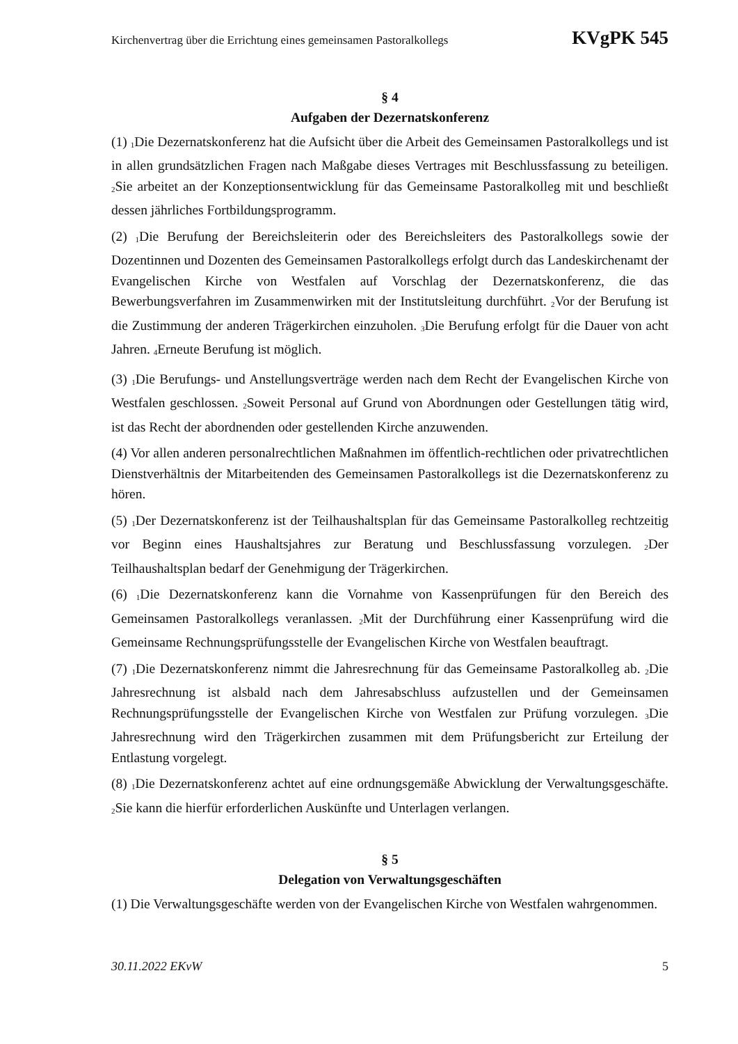Kirchenvertrag über die Errichtung eines gemeinsamen Pastoralkollegs KVgPK 545
§ 4
Aufgaben der Dezernatskonferenz
(1) <sub>1</sub>Die Dezernatskonferenz hat die Aufsicht über die Arbeit des Gemeinsamen Pastoralkollegs und ist in allen grundsätzlichen Fragen nach Maßgabe dieses Vertrages mit Beschlussfassung zu beteiligen. <sub>2</sub>Sie arbeitet an der Konzeptionsentwicklung für das Gemeinsame Pastoralkolleg mit und beschließt dessen jährliches Fortbildungsprogramm.
(2) <sub>1</sub>Die Berufung der Bereichsleiterin oder des Bereichsleiters des Pastoralkollegs sowie der Dozentinnen und Dozenten des Gemeinsamen Pastoralkollegs erfolgt durch das Landeskirchenamt der Evangelischen Kirche von Westfalen auf Vorschlag der Dezernatskonferenz, die das Bewerbungsverfahren im Zusammenwirken mit der Institutsleitung durchführt. <sub>2</sub>Vor der Berufung ist die Zustimmung der anderen Trägerkirchen einzuholen. <sub>3</sub>Die Berufung erfolgt für die Dauer von acht Jahren. <sub>4</sub>Erneute Berufung ist möglich.
(3) <sub>1</sub>Die Berufungs- und Anstellungsverträge werden nach dem Recht der Evangelischen Kirche von Westfalen geschlossen. <sub>2</sub>Soweit Personal auf Grund von Abordnungen oder Gestellungen tätig wird, ist das Recht der abordnenden oder gestellenden Kirche anzuwenden.
(4) Vor allen anderen personalrechtlichen Maßnahmen im öffentlich-rechtlichen oder privatrechtlichen Dienstverhältnis der Mitarbeitenden des Gemeinsamen Pastoralkollegs ist die Dezernatskonferenz zu hören.
(5) <sub>1</sub>Der Dezernatskonferenz ist der Teilhaushaltsplan für das Gemeinsame Pastoralkolleg rechtzeitig vor Beginn eines Haushaltsjahres zur Beratung und Beschlussfassung vorzulegen. <sub>2</sub>Der Teilhaushaltsplan bedarf der Genehmigung der Trägerkirchen.
(6) <sub>1</sub>Die Dezernatskonferenz kann die Vornahme von Kassenprüfungen für den Bereich des Gemeinsamen Pastoralkollegs veranlassen. <sub>2</sub>Mit der Durchführung einer Kassenprüfung wird die Gemeinsame Rechnungsprüfungsstelle der Evangelischen Kirche von Westfalen beauftragt.
(7) <sub>1</sub>Die Dezernatskonferenz nimmt die Jahresrechnung für das Gemeinsame Pastoralkolleg ab. <sub>2</sub>Die Jahresrechnung ist alsbald nach dem Jahresabschluss aufzustellen und der Gemeinsamen Rechnungsprüfungsstelle der Evangelischen Kirche von Westfalen zur Prüfung vorzulegen. <sub>3</sub>Die Jahresrechnung wird den Trägerkirchen zusammen mit dem Prüfungsbericht zur Erteilung der Entlastung vorgelegt.
(8) <sub>1</sub>Die Dezernatskonferenz achtet auf eine ordnungsgemäße Abwicklung der Verwaltungsgeschäfte. <sub>2</sub>Sie kann die hierfür erforderlichen Auskünfte und Unterlagen verlangen.
§ 5
Delegation von Verwaltungsgeschäften
(1) Die Verwaltungsgeschäfte werden von der Evangelischen Kirche von Westfalen wahrgenommen.
30.11.2022 EKvW 5